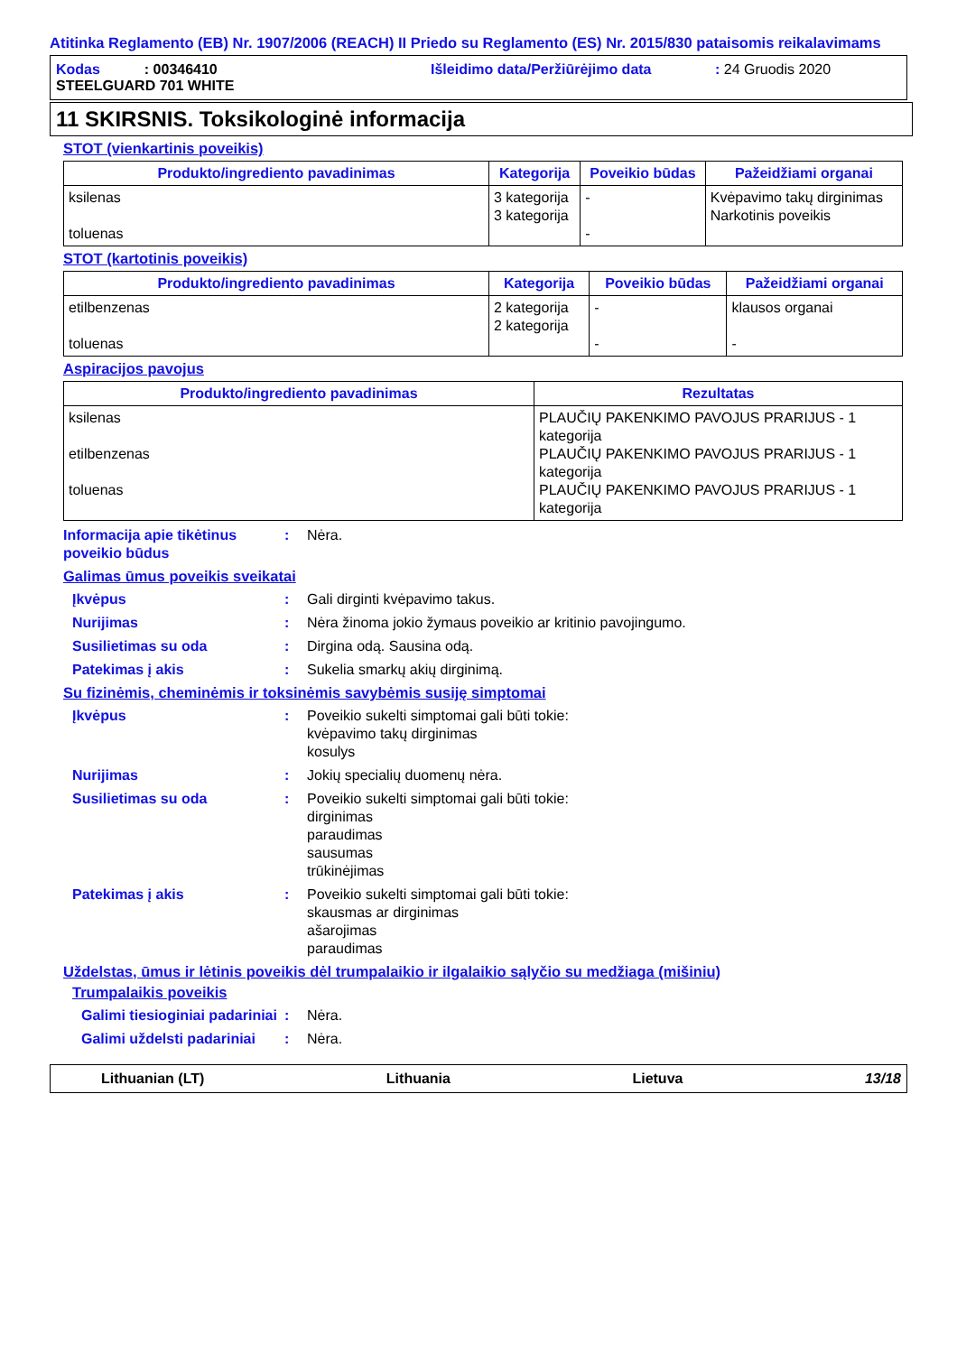Atitinka Reglamento (EB) Nr. 1907/2006 (REACH) II Priedo su Reglamento (ES) Nr. 2015/830 pataisomis reikalavimams
Kodas : 00346410 Išleidimo data/Peržiūrėjimo data: 24 Gruodis 2020
STEELGUARD 701 WHITE
11 SKIRSNIS. Toksikologinė informacija
STOT (vienkartinis poveikis)
| Produkto/ingrediento pavadinimas | Kategorija | Poveikio būdas | Pažeidžiami organai |
| --- | --- | --- | --- |
| ksilenas toluenas | 3 kategorija 3 kategorija | - - | Kvėpavimo takų dirginimas Narkotinis poveikis |
STOT (kartotinis poveikis)
| Produkto/ingrediento pavadinimas | Kategorija | Poveikio būdas | Pažeidžiami organai |
| --- | --- | --- | --- |
| etilbenzenas toluenas | 2 kategorija 2 kategorija | - - | klausos organai - |
Aspiracijos pavojus
| Produkto/ingrediento pavadinimas | Rezultatas |
| --- | --- |
| ksilenas etilbenzenas toluenas | PLAUČIŲ PAKENKIMO PAVOJUS PRARIJUS - 1 kategorija PLAUČIŲ PAKENKIMO PAVOJUS PRARIJUS - 1 kategorija PLAUČIŲ PAKENKIMO PAVOJUS PRARIJUS - 1 kategorija |
Informacija apie tikėtinus poveikio būdus
: Nėra.
Galimas ūmus poveikis sveikatai
Įkvėpus : Gali dirginti kvėpavimo takus.
Nurijimas : Nėra žinoma jokio žymaus poveikio ar kritinio pavojingumo.
Susilietimas su oda : Dirgina odą. Sausina odą.
Patekimas į akis : Sukelia smarkų akių dirginimą.
Su fizinėmis, cheminėmis ir toksinėmis savybėmis susiję simptomai
Įkvėpus : Poveikio sukelti simptomai gali būti tokie:
kvėpavimo takų dirginimas
kosulys
Nurijimas : Jokių specialių duomenų nėra.
Susilietimas su oda : Poveikio sukelti simptomai gali būti tokie:
dirginimas
paraudimas
sausumas
trūkinėjimas
Patekimas į akis : Poveikio sukelti simptomai gali būti tokie:
skausmas ar dirginimas
ašarojimas
paraudimas
Uždelstas, ūmus ir lėtinis poveikis dėl trumpalaikio ir ilgalaikio sąlyčio su medžiaga (mišiniu)
Trumpalaikis poveikis
Galimi tiesioginiai padariniai
: Nėra.
Galimi uždelsti padariniai
: Nėra.
Lithuanian (LT) Lithuania Lietuva 13/18